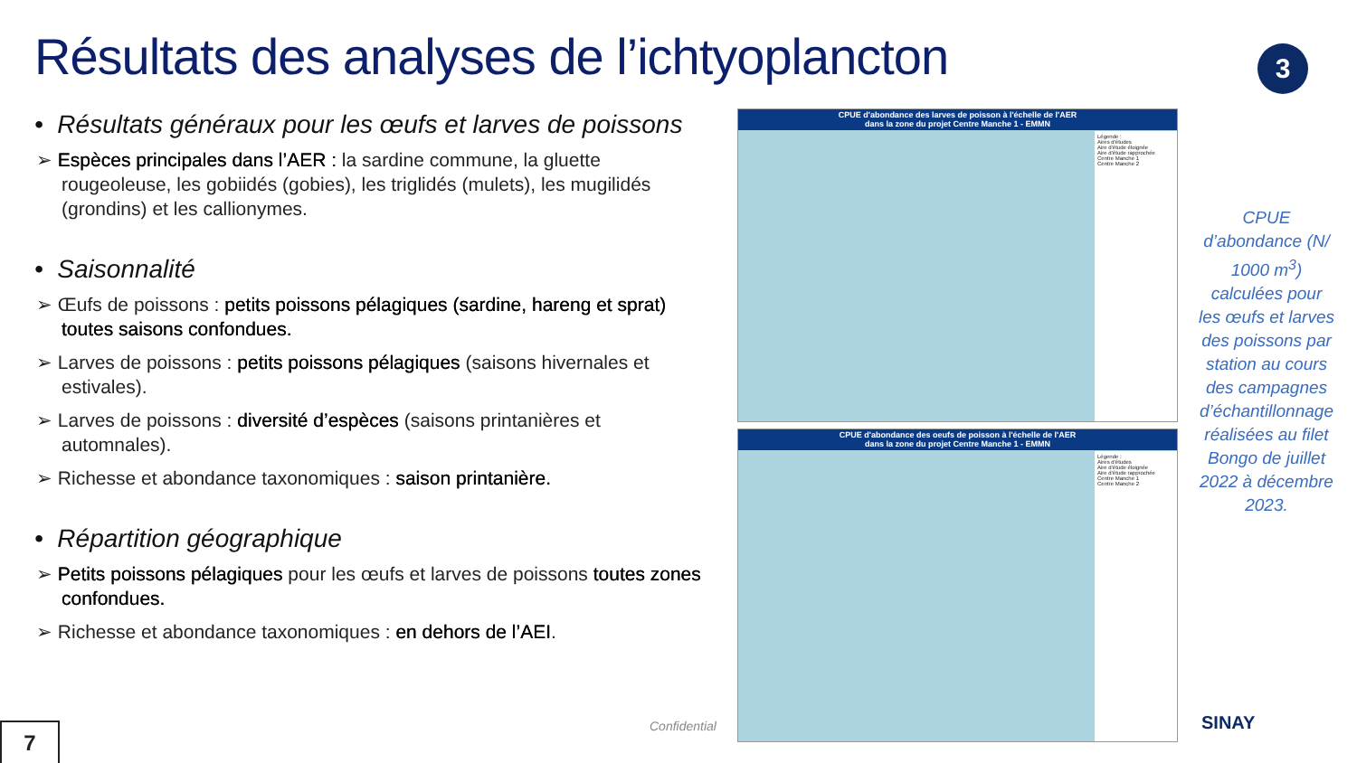Résultats des analyses de l’ichtyoplancton
3
• Résultats généraux pour les œufs et larves de poissons
➢ Espèces principales dans l’AER : la sardine commune, la gluette rougeoleuse, les gobiidés (gobies), les triglidés (mulets), les mugilidés (grondins) et les callionymes.
• Saisonnalité
➢ Œufs de poissons : petits poissons pélagiques (sardine, hareng et sprat) toutes saisons confondues.
➢ Larves de poissons : petits poissons pélagiques (saisons hivernales et estivales).
➢ Larves de poissons : diversité d’espèces (saisons printanières et automnales).
➢ Richesse et abondance taxonomiques : saison printanière.
• Répartition géographique
➢ Petits poissons pélagiques pour les œufs et larves de poissons toutes zones confondues.
➢ Richesse et abondance taxonomiques : en dehors de l’AEI.
CPUE d'abondance des larves de poisson à l'échelle de l'AER
dans la zone du projet Centre Manche 1 - EMMN
Légende :
Aires d'études
Aire d'étude éloignée
Aire d'étude rapprochée
Centre Manche 1
Centre Manche 2
CPUE d'abondance des oeufs de poisson à l'échelle de l'AER
dans la zone du projet Centre Manche 1 - EMMN
Légende :
Aires d'études
Aire d'étude éloignée
Aire d'étude rapprochée
Centre Manche 1
Centre Manche 2
CPUE d’abondance (N/ 1000 m<sup>3</sup>) calculées pour les œufs et larves des poissons par station au cours des campagnes d’échantillonnage réalisées au filet Bongo de juillet 2022 à décembre 2023.
Confidential
7 SINAY